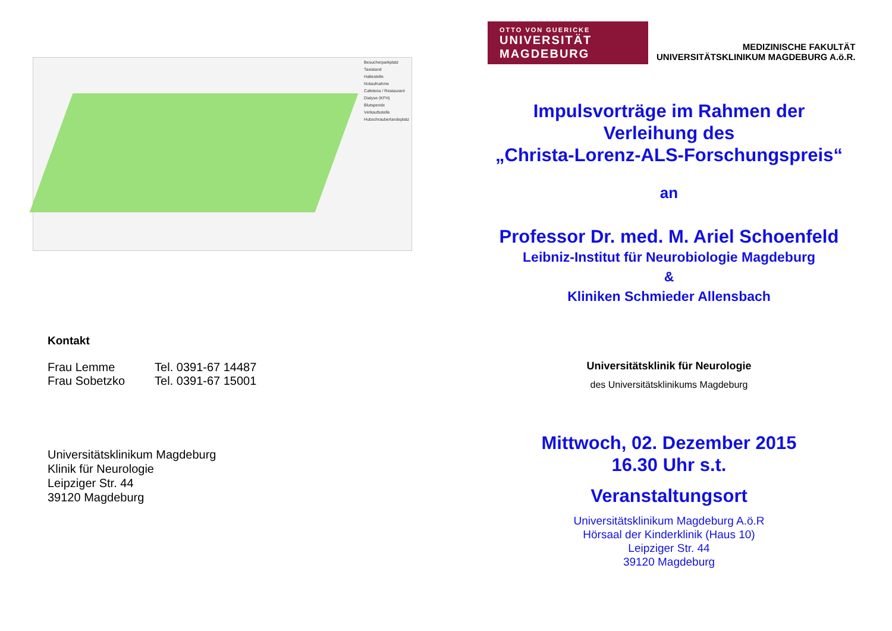Besucherparkplatz
Taxistand
Haltestelle
Notaufnahme
Cafeteria / Restaurant
Dialyse (KFH)
Blutspende
Verkaufsstelle
Hubschrauberlandeplatz
Kontakt
| Frau Lemme | Tel. 0391-67 14487 |
| Frau Sobetzko | Tel. 0391-67 15001 |
Universitätsklinikum Magdeburg
Klinik für Neurologie
Leipziger Str. 44
39120 Magdeburg
OTTO VON GUERICKE
UNIVERSITÄT
MAGDEBURG
MEDIZINISCHE FAKULTÄT
UNIVERSITÄTSKLINIKUM MAGDEBURG A.ö.R.
Impulsvorträge im Rahmen der
Verleihung des
„Christa-Lorenz-ALS-Forschungspreis“
an
Professor Dr. med. M. Ariel Schoenfeld
Leibniz-Institut für Neurobiologie Magdeburg
&
Kliniken Schmieder Allensbach
Universitätsklinik für Neurologie
des Universitätsklinikums Magdeburg
Mittwoch, 02. Dezember 2015
16.30 Uhr s.t.
Veranstaltungsort
Universitätsklinikum Magdeburg A.ö.R
Hörsaal der Kinderklinik (Haus 10)
Leipziger Str. 44
39120 Magdeburg